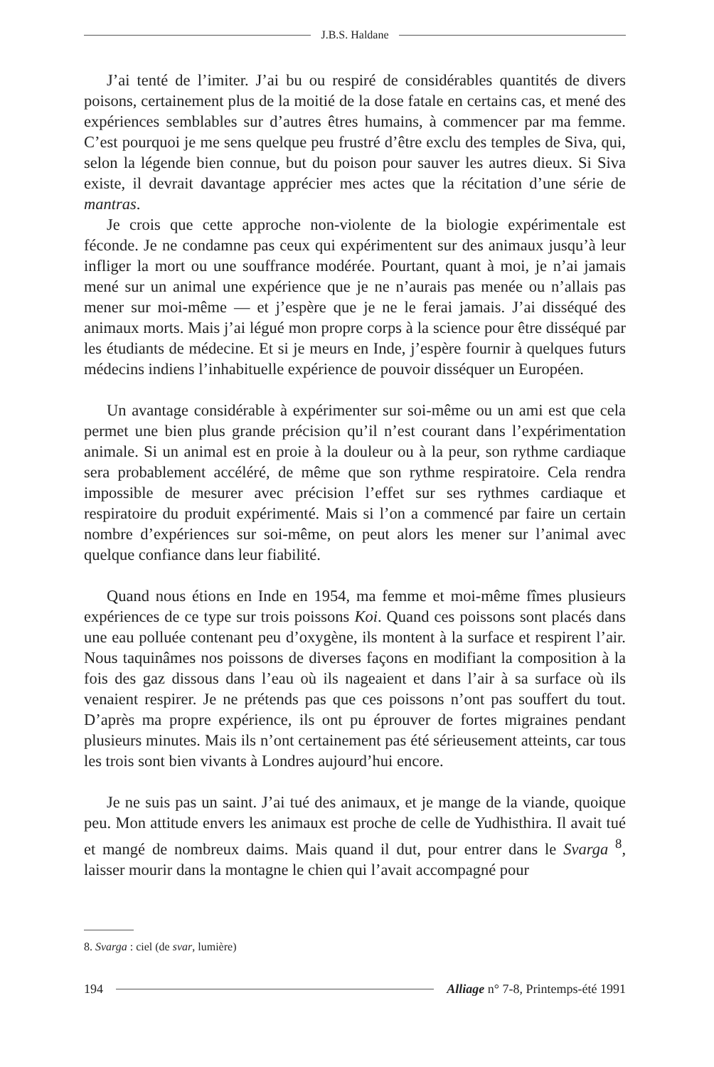J.B.S. Haldane
J’ai tenté de l’imiter. J’ai bu ou respiré de considérables quantités de divers poisons, certainement plus de la moitié de la dose fatale en certains cas, et mené des expériences semblables sur d’autres êtres humains, à commencer par ma femme. C’est pourquoi je me sens quelque peu frustré d’être exclu des temples de Siva, qui, selon la légende bien connue, but du poison pour sauver les autres dieux. Si Siva existe, il devrait davantage apprécier mes actes que la récitation d’une série de mantras.
Je crois que cette approche non-violente de la biologie expérimentale est féconde. Je ne condamne pas ceux qui expérimentent sur des animaux jusqu’à leur infliger la mort ou une souffrance modérée. Pourtant, quant à moi, je n’ai jamais mené sur un animal une expérience que je ne n’aurais pas menée ou n’allais pas mener sur moi-même — et j’espère que je ne le ferai jamais. J’ai disséqué des animaux morts. Mais j’ai légué mon propre corps à la science pour être disséqué par les étudiants de médecine. Et si je meurs en Inde, j’espère fournir à quelques futurs médecins indiens l’inhabituelle expérience de pouvoir disséquer un Européen.
Un avantage considérable à expérimenter sur soi-même ou un ami est que cela permet une bien plus grande précision qu’il n’est courant dans l’expérimentation animale. Si un animal est en proie à la douleur ou à la peur, son rythme cardiaque sera probablement accéléré, de même que son rythme respiratoire. Cela rendra impossible de mesurer avec précision l’effet sur ses rythmes cardiaque et respiratoire du produit expérimenté. Mais si l’on a commencé par faire un certain nombre d’expériences sur soi-même, on peut alors les mener sur l’animal avec quelque confiance dans leur fiabilité.
Quand nous étions en Inde en 1954, ma femme et moi-même fîmes plusieurs expériences de ce type sur trois poissons Koi. Quand ces poissons sont placés dans une eau polluée contenant peu d’oxygène, ils montent à la surface et respirent l’air. Nous taquinâmes nos poissons de diverses façons en modifiant la composition à la fois des gaz dissous dans l’eau où ils nageaient et dans l’air à sa surface où ils venaient respirer. Je ne prétends pas que ces poissons n’ont pas souffert du tout. D’après ma propre expérience, ils ont pu éprouver de fortes migraines pendant plusieurs minutes. Mais ils n’ont certainement pas été sérieusement atteints, car tous les trois sont bien vivants à Londres aujourd’hui encore.
Je ne suis pas un saint. J’ai tué des animaux, et je mange de la viande, quoique peu. Mon attitude envers les animaux est proche de celle de Yudhisthira. Il avait tué et mangé de nombreux daims. Mais quand il dut, pour entrer dans le Svarga <sup>8</sup>, laisser mourir dans la montagne le chien qui l’avait accompagné pour
8. Svarga : ciel (de svar, lumière)
194
Alliage n° 7-8, Printemps-été 1991